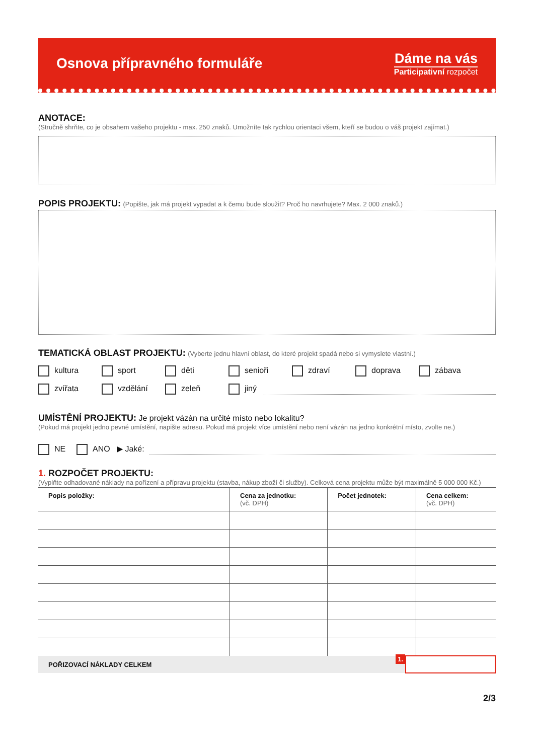Osnova přípravného formuláře
Dáme na vás
Participativní rozpočet
ANOTACE:
(Stručně shrňte, co je obsahem vašeho projektu - max. 250 znaků. Umožníte tak rychlou orientaci všem, kteří se budou o váš projekt zajímat.)
POPIS PROJEKTU:
(Popište, jak má projekt vypadat a k čemu bude sloužit? Proč ho navrhujete? Max. 2 000 znaků.)
TEMATICKÁ OBLAST PROJEKTU:
(Vyberte jednu hlavní oblast, do které projekt spadá nebo si vymyslete vlastní.)
kultura sport děti senioři zdraví doprava zábava
zvířata vzdělání zeleň jiný
UMÍSTĚNÍ PROJEKTU:
Je projekt vázán na určité místo nebo lokalitu?
(Pokud má projekt jedno pevné umístění, napište adresu. Pokud má projekt více umístění nebo není vázán na jedno konkrétní místo, zvolte ne.)
NE ANO ▶ Jaké:
1. ROZPOČET PROJEKTU:
(Vyplňte odhadované náklady na pořízení a přípravu projektu (stavba, nákup zboží či služby). Celková cena projektu může být maximálně 5 000 000 Kč.)
| Popis položky: | Cena za jednotku: (vč. DPH) | Počet jednotek: | Cena celkem: (vč. DPH) |
| --- | --- | --- | --- |
POŘIZOVACÍ NÁKLADY CELKEM 1.
2/3